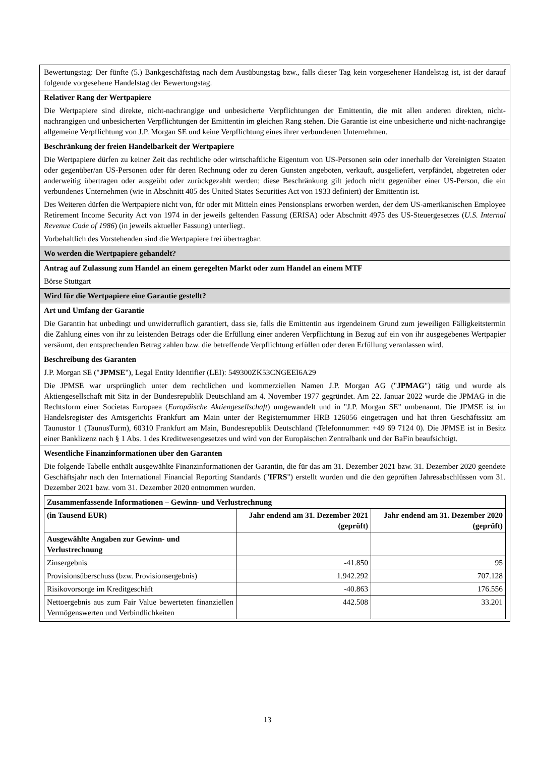Bewertungstag: Der fünfte (5.) Bankgeschäftstag nach dem Ausübungstag bzw., falls dieser Tag kein vorgesehener Handelstag ist, ist der darauf folgende vorgesehene Handelstag der Bewertungstag.
Relativer Rang der Wertpapiere
Die Wertpapiere sind direkte, nicht-nachrangige und unbesicherte Verpflichtungen der Emittentin, die mit allen anderen direkten, nicht-nachrangigen und unbesicherten Verpflichtungen der Emittentin im gleichen Rang stehen. Die Garantie ist eine unbesicherte und nicht-nachrangige allgemeine Verpflichtung von J.P. Morgan SE und keine Verpflichtung eines ihrer verbundenen Unternehmen.
Beschränkung der freien Handelbarkeit der Wertpapiere
Die Wertpapiere dürfen zu keiner Zeit das rechtliche oder wirtschaftliche Eigentum von US-Personen sein oder innerhalb der Vereinigten Staaten oder gegenüber/an US-Personen oder für deren Rechnung oder zu deren Gunsten angeboten, verkauft, ausgeliefert, verpfändet, abgetreten oder anderweitig übertragen oder ausgeübt oder zurückgezahlt werden; diese Beschränkung gilt jedoch nicht gegenüber einer US-Person, die ein verbundenes Unternehmen (wie in Abschnitt 405 des United States Securities Act von 1933 definiert) der Emittentin ist.
Des Weiteren dürfen die Wertpapiere nicht von, für oder mit Mitteln eines Pensionsplans erworben werden, der dem US-amerikanischen Employee Retirement Income Security Act von 1974 in der jeweils geltenden Fassung (ERISA) oder Abschnitt 4975 des US-Steuergesetzes (U.S. Internal Revenue Code of 1986) (in jeweils aktueller Fassung) unterliegt.
Vorbehaltlich des Vorstehenden sind die Wertpapiere frei übertragbar.
Wo werden die Wertpapiere gehandelt?
Antrag auf Zulassung zum Handel an einem geregelten Markt oder zum Handel an einem MTF
Börse Stuttgart
Wird für die Wertpapiere eine Garantie gestellt?
Art und Umfang der Garantie
Die Garantin hat unbedingt und unwiderruflich garantiert, dass sie, falls die Emittentin aus irgendeinem Grund zum jeweiligen Fälligkeitstermin die Zahlung eines von ihr zu leistenden Betrags oder die Erfüllung einer anderen Verpflichtung in Bezug auf ein von ihr ausgegebenes Wertpapier versäumt, den entsprechenden Betrag zahlen bzw. die betreffende Verpflichtung erfüllen oder deren Erfüllung veranlassen wird.
Beschreibung des Garanten
J.P. Morgan SE ("JPMSE"), Legal Entity Identifier (LEI): 549300ZK53CNGEEI6A29
Die JPMSE war ursprünglich unter dem rechtlichen und kommerziellen Namen J.P. Morgan AG ("JPMAG") tätig und wurde als Aktiengesellschaft mit Sitz in der Bundesrepublik Deutschland am 4. November 1977 gegründet. Am 22. Januar 2022 wurde die JPMAG in die Rechtsform einer Societas Europaea (Europäische Aktiengesellschaft) umgewandelt und in "J.P. Morgan SE" umbenannt. Die JPMSE ist im Handelsregister des Amtsgerichts Frankfurt am Main unter der Registernummer HRB 126056 eingetragen und hat ihren Geschäftssitz am Taunustor 1 (TaunusTurm), 60310 Frankfurt am Main, Bundesrepublik Deutschland (Telefonnummer: +49 69 7124 0). Die JPMSE ist in Besitz einer Banklizenz nach § 1 Abs. 1 des Kreditwesengesetzes und wird von der Europäischen Zentralbank und der BaFin beaufsichtigt.
Wesentliche Finanzinformationen über den Garanten
Die folgende Tabelle enthält ausgewählte Finanzinformationen der Garantin, die für das am 31. Dezember 2021 bzw. 31. Dezember 2020 geendete Geschäftsjahr nach den International Financial Reporting Standards ("IFRS") erstellt wurden und die den geprüften Jahresabschlüssen vom 31. Dezember 2021 bzw. vom 31. Dezember 2020 entnommen wurden.
| Zusammenfassende Informationen – Gewinn- und Verlustrechnung | | |
| --- | --- | --- |
| (in Tausend EUR) | Jahr endend am 31. Dezember 2021 (geprüft) | Jahr endend am 31. Dezember 2020 (geprüft) |
| Ausgewählte Angaben zur Gewinn- und Verlustrechnung | | |
| Zinsergebnis | -41.850 | 95 |
| Provisionsüberschuss (bzw. Provisionsergebnis) | 1.942.292 | 707.128 |
| Risikovorsorge im Kreditgeschäft | -40.863 | 176.556 |
| Nettoergebnis aus zum Fair Value bewerteten finanziellen Vermögenswerten und Verbindlichkeiten | 442.508 | 33.201 |
13